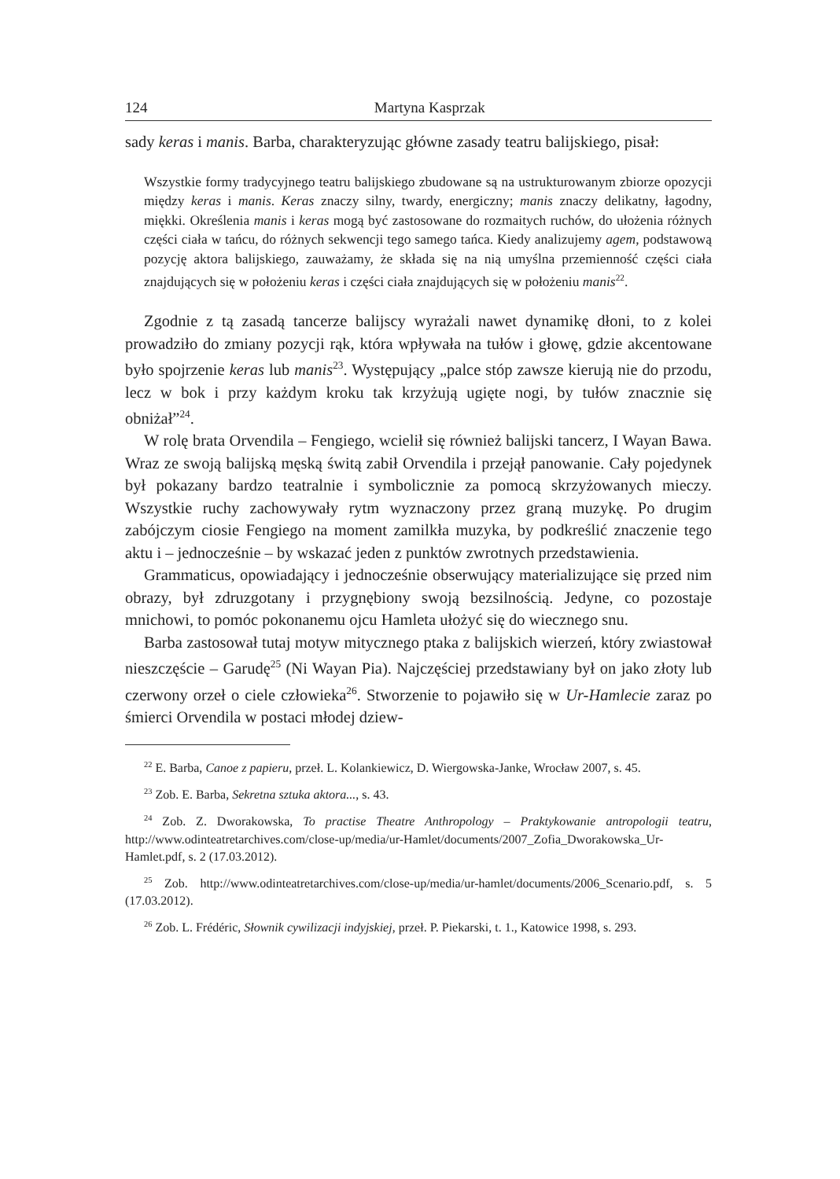124 Martyna Kasprzak
sady keras i manis. Barba, charakteryzując główne zasady teatru balijskiego, pisał:
Wszystkie formy tradycyjnego teatru balijskiego zbudowane są na ustrukturowanym zbiorze opozycji między keras i manis. Keras znaczy silny, twardy, energiczny; manis znaczy delikatny, łagodny, miękki. Określenia manis i keras mogą być zastosowane do rozmaitych ruchów, do ułożenia różnych części ciała w tańcu, do różnych sekwencji tego samego tańca. Kiedy analizujemy agem, podstawową pozycję aktora balijskiego, zauważamy, że składa się na nią umyślna przemienność części ciała znajdujących się w położeniu keras i części ciała znajdujących się w położeniu manis<sup>22</sup>.
Zgodnie z tą zasadą tancerze balijscy wyrażali nawet dynamikę dłoni, to z kolei prowadziło do zmiany pozycji rąk, która wpływała na tułów i głowę, gdzie akcentowane było spojrzenie keras lub manis<sup>23</sup>. Występujący „palce stóp zawsze kierują nie do przodu, lecz w bok i przy każdym kroku tak krzyżują ugięte nogi, by tułów znacznie się obniżał”<sup>24</sup>.
W rolę brata Orvendila – Fengiego, wcielił się również balijski tancerz, I Wayan Bawa. Wraz ze swoją balijską męską świtą zabił Orvendila i przejął panowanie. Cały pojedynek był pokazany bardzo teatralnie i symbolicznie za pomocą skrzyżowanych mieczy. Wszystkie ruchy zachowywały rytm wyznaczony przez graną muzykę. Po drugim zabójczym ciosie Fengiego na moment zamilkła muzyka, by podkreślić znaczenie tego aktu i – jednocześnie – by wskazać jeden z punktów zwrotnych przedstawienia.
Grammaticus, opowiadający i jednocześnie obserwujący materializujące się przed nim obrazy, był zdruzgotany i przygnębiony swoją bezsilnością. Jedyne, co pozostaje mnichowi, to pomóc pokonanemu ojcu Hamleta ułożyć się do wiecznego snu.
Barba zastosował tutaj motyw mitycznego ptaka z balijskich wierzeń, który zwiastował nieszczęście – Garudę<sup>25</sup> (Ni Wayan Pia). Najczęściej przedstawiany był on jako złoty lub czerwony orzeł o ciele człowieka<sup>26</sup>. Stworzenie to pojawiło się w Ur-Hamlecie zaraz po śmierci Orvendila w postaci młodej dziew-
<sup>22</sup> E. Barba, Canoe z papieru, przeł. L. Kolankiewicz, D. Wiergowska-Janke, Wrocław 2007, s. 45.
<sup>23</sup> Zob. E. Barba, Sekretna sztuka aktora..., s. 43.
<sup>24</sup> Zob. Z. Dworakowska, To practise Theatre Anthropology – Praktykowanie antropologii teatru, http://www.odinteatretarchives.com/close-up/media/ur-Hamlet/documents/2007_Zofia_Dworakowska_Ur-Hamlet.pdf, s. 2 (17.03.2012).
<sup>25</sup> Zob. http://www.odinteatretarchives.com/close-up/media/ur-hamlet/documents/2006_Scenario.pdf, s. 5 (17.03.2012).
<sup>26</sup> Zob. L. Frédéric, Słownik cywilizacji indyjskiej, przeł. P. Piekarski, t. 1., Katowice 1998, s. 293.